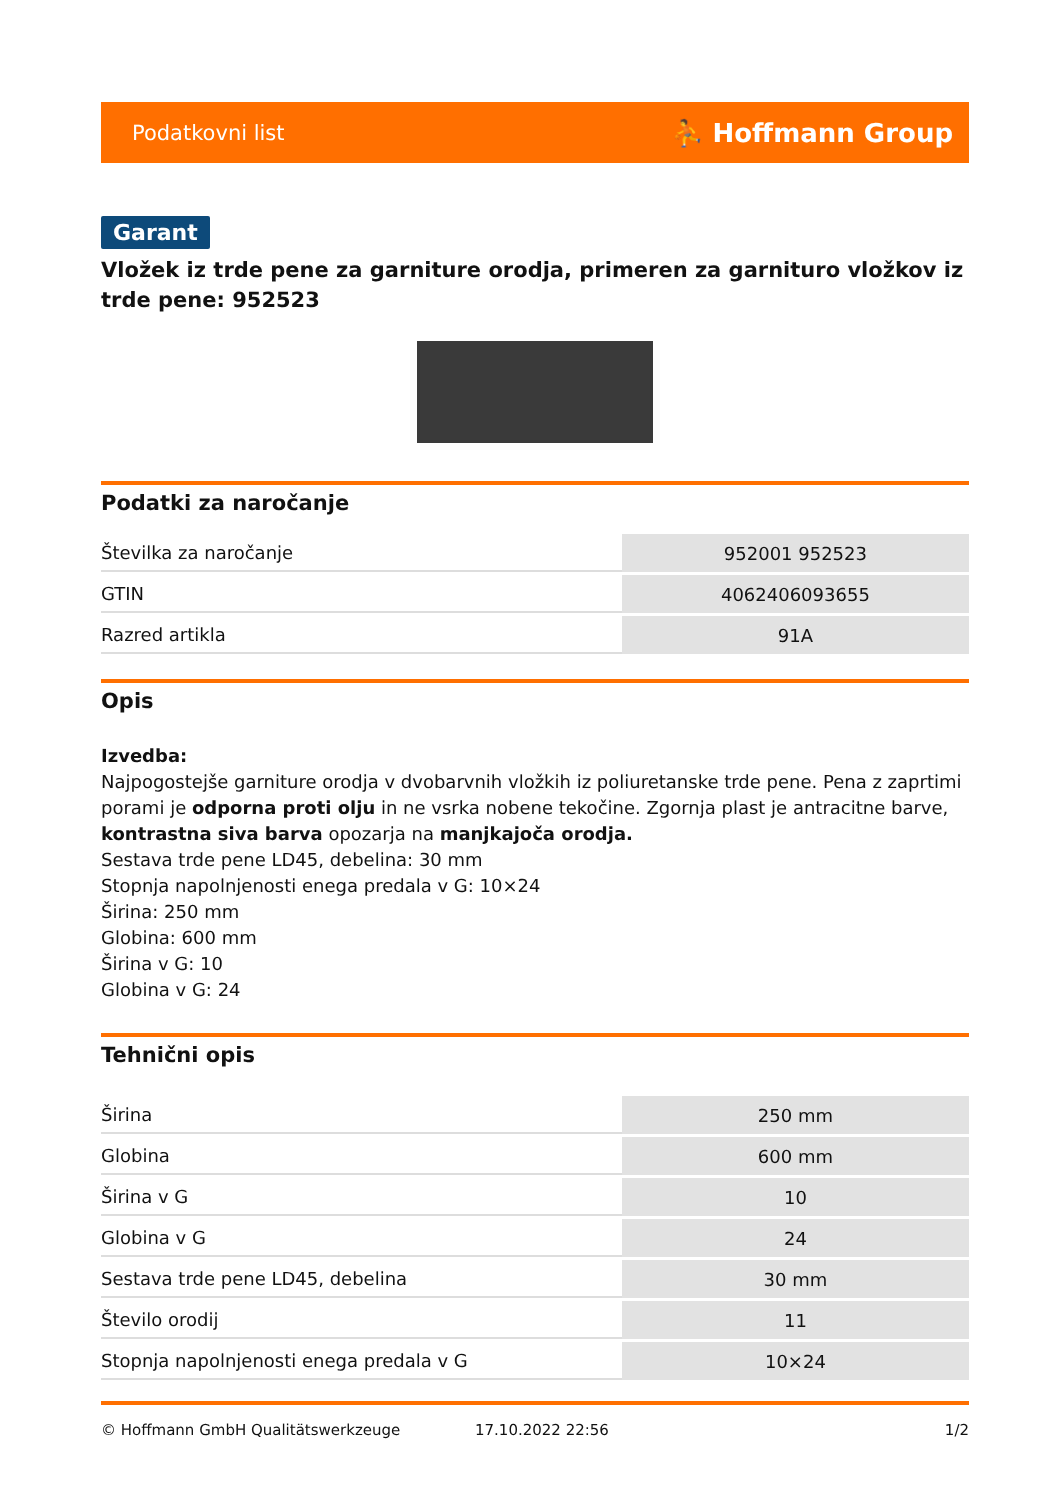Podatkovni list ⛹ Hoffmann Group
Garant
Vložek iz trde pene za garniture orodja, primeren za garnituro vložkov iz trde pene: 952523
Podatki za naročanje
| Številka za naročanje | 952001 952523 |
| GTIN | 4062406093655 |
| Razred artikla | 91A |
Opis
Izvedba:
Najpogostejše garniture orodja v dvobarvnih vložkih iz poliuretanske trde pene. Pena z zaprtimi porami je odporna proti olju in ne vsrka nobene tekočine. Zgornja plast je antracitne barve, kontrastna siva barva opozarja na manjkajoča orodja.
Sestava trde pene LD45, debelina: 30 mm
Stopnja napolnjenosti enega predala v G: 10×24
Širina: 250 mm
Globina: 600 mm
Širina v G: 10
Globina v G: 24
Tehnični opis
| Širina | 250 mm |
| Globina | 600 mm |
| Širina v G | 10 |
| Globina v G | 24 |
| Sestava trde pene LD45, debelina | 30 mm |
| Število orodij | 11 |
| Stopnja napolnjenosti enega predala v G | 10×24 |
© Hoffmann GmbH Qualitätswerkzeuge 17.10.2022 22:56 1/2